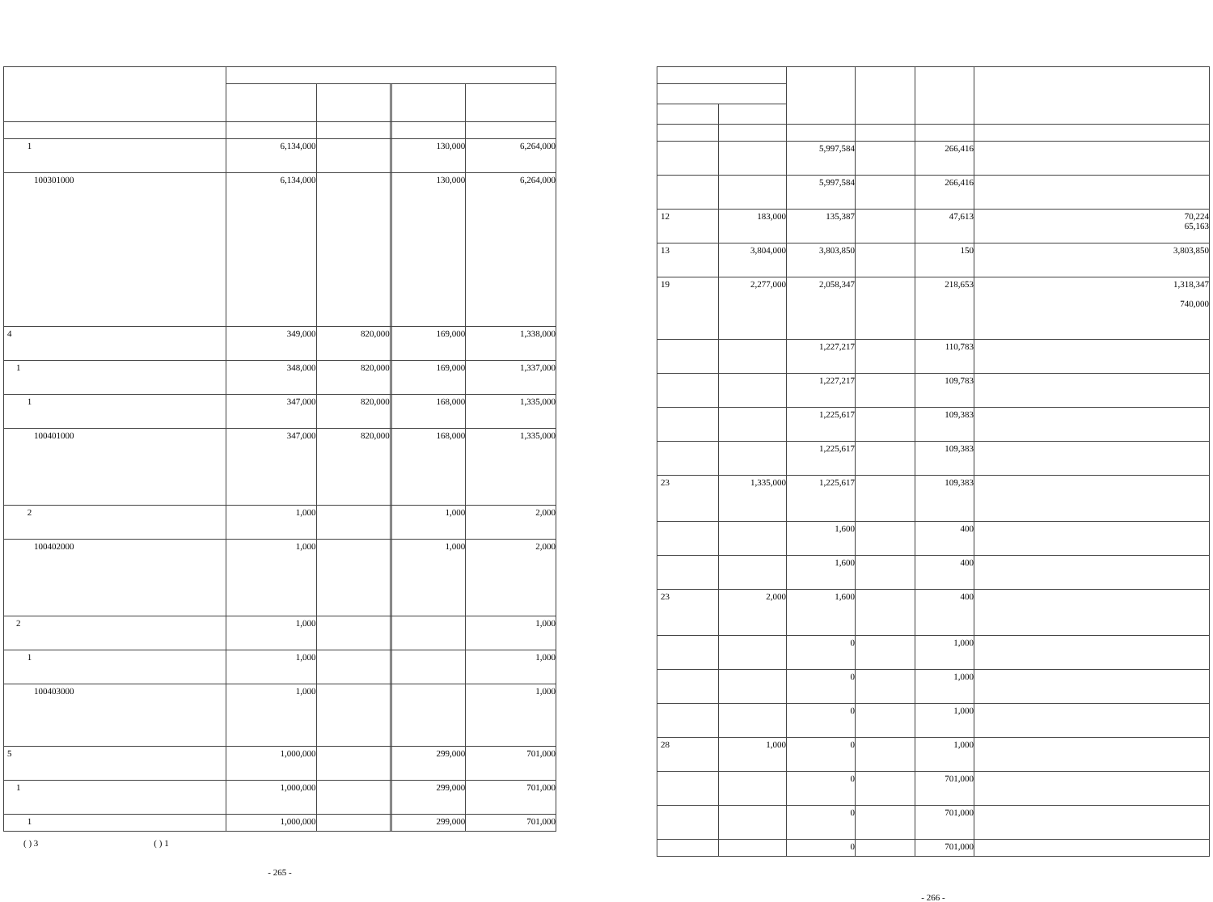| 1 | 6,134,000 | | | 130,000 | 6,264,000 |
| 100301000 | 6,134,000 | | | 130,000 | 6,264,000 |
| 4 | 349,000 | 820,000 | | 169,000 | 1,338,000 |
| 1 | 348,000 | 820,000 | | 169,000 | 1,337,000 |
| 1 | 347,000 | 820,000 | | 168,000 | 1,335,000 |
| 100401000 | 347,000 | 820,000 | | 168,000 | 1,335,000 |
| 2 | 1,000 | | | 1,000 | 2,000 |
| 100402000 | 1,000 | | | 1,000 | 2,000 |
| 2 | 1,000 | | | | 1,000 |
| 1 | 1,000 | | | | 1,000 |
| 100403000 | 1,000 | | | | 1,000 |
| 5 | 1,000,000 | | | 299,000 | 701,000 |
| 1 | 1,000,000 | | | 299,000 | 701,000 |
| 1 | 1,000,000 | | | 299,000 | 701,000 |
( ) 3 ( ) 1
- 265 -
| | | 5,997,584 | | 266,416 | |
| | | 5,997,584 | | 266,416 | |
| 12 | 183,000 | 135,387 | | 47,613 | 70,224 65,163 |
| 13 | 3,804,000 | 3,803,850 | | 150 | 3,803,850 |
| 19 | 2,277,000 | 2,058,347 | | 218,653 | 1,318,347 740,000 |
| | | 1,227,217 | | 110,783 | |
| | | 1,227,217 | | 109,783 | |
| | | 1,225,617 | | 109,383 | |
| | | 1,225,617 | | 109,383 | |
| 23 | 1,335,000 | 1,225,617 | | 109,383 | |
| | | 1,600 | | 400 | |
| | | 1,600 | | 400 | |
| 23 | 2,000 | 1,600 | | 400 | |
| | | 0 | | 1,000 | |
| | | 0 | | 1,000 | |
| | | 0 | | 1,000 | |
| 28 | 1,000 | 0 | | 1,000 | |
| | | 0 | | 701,000 | |
| | | 0 | | 701,000 | |
| | | 0 | | 701,000 | |
- 266 -